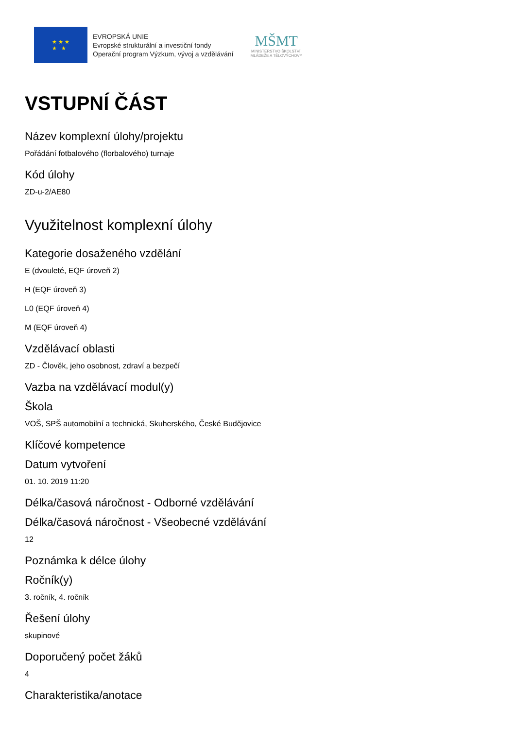★ ★ ★
★ ★
EVROPSKÁ UNIE
Evropské strukturální a investiční fondy
Operační program Výzkum, vývoj a vzdělávání
MŠMT
MINISTERSTVO ŠKOLSTVÍ,
MLÁDEŽE A TĚLOVÝCHOVY
VSTUPNÍ ČÁST
Název komplexní úlohy/projektu
Pořádání fotbalového (florbalového) turnaje
Kód úlohy
ZD-u-2/AE80
Využitelnost komplexní úlohy
Kategorie dosaženého vzdělání
E (dvouleté, EQF úroveň 2)
H (EQF úroveň 3)
L0 (EQF úroveň 4)
M (EQF úroveň 4)
Vzdělávací oblasti
ZD - Člověk, jeho osobnost, zdraví a bezpečí
Vazba na vzdělávací modul(y)
Škola
VOŠ, SPŠ automobilní a technická, Skuherského, České Budějovice
Klíčové kompetence
Datum vytvoření
01. 10. 2019 11:20
Délka/časová náročnost - Odborné vzdělávání
Délka/časová náročnost - Všeobecné vzdělávání
12
Poznámka k délce úlohy
Ročník(y)
3. ročník, 4. ročník
Řešení úlohy
skupinové
Doporučený počet žáků
4
Charakteristika/anotace